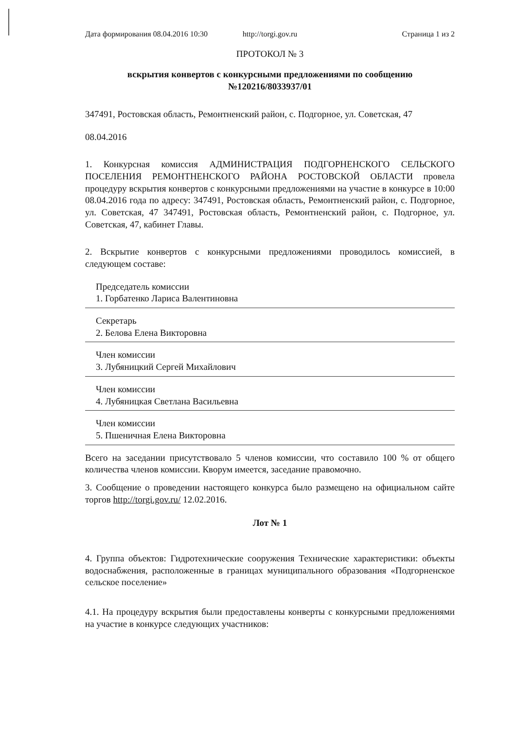Дата формирования 08.04.2016 10:30
http://torgi.gov.ru Страница 1 из 2
ПРОТОКОЛ № 3
вскрытия конвертов с конкурсными предложениями по сообщению №120216/8033937/01
347491, Ростовская область, Ремонтненский район, с. Подгорное, ул. Советская, 47
08.04.2016
1. Конкурсная комиссия АДМИНИСТРАЦИЯ ПОДГОРНЕНСКОГО СЕЛЬСКОГО ПОСЕЛЕНИЯ РЕМОНТНЕНСКОГО РАЙОНА РОСТОВСКОЙ ОБЛАСТИ провела процедуру вскрытия конвертов с конкурсными предложениями на участие в конкурсе в 10:00 08.04.2016 года по адресу: 347491, Ростовская область, Ремонтненский район, с. Подгорное, ул. Советская, 47 347491, Ростовская область, Ремонтненский район, с. Подгорное, ул. Советская, 47, кабинет Главы.
2. Вскрытие конвертов с конкурсными предложениями проводилось комиссией, в следующем составе:
Председатель комиссии
1. Горбатенко Лариса Валентиновна
Секретарь
2. Белова Елена Викторовна
Член комиссии
3. Лубяницкий Сергей Михайлович
Член комиссии
4. Лубяницкая Светлана Васильевна
Член комиссии
5. Пшеничная Елена Викторовна
Всего на заседании присутствовало 5 членов комиссии, что составило 100 % от общего количества членов комиссии. Кворум имеется, заседание правомочно.
3. Сообщение о проведении настоящего конкурса было размещено на официальном сайте торгов http://torgi.gov.ru/ 12.02.2016.
Лот № 1
4. Группа объектов: Гидротехнические сооружения Технические характеристики: объекты водоснабжения, расположенные в границах муниципального образования «Подгорненское сельское поселение»
4.1. На процедуру вскрытия были предоставлены конверты с конкурсными предложениями на участие в конкурсе следующих участников: